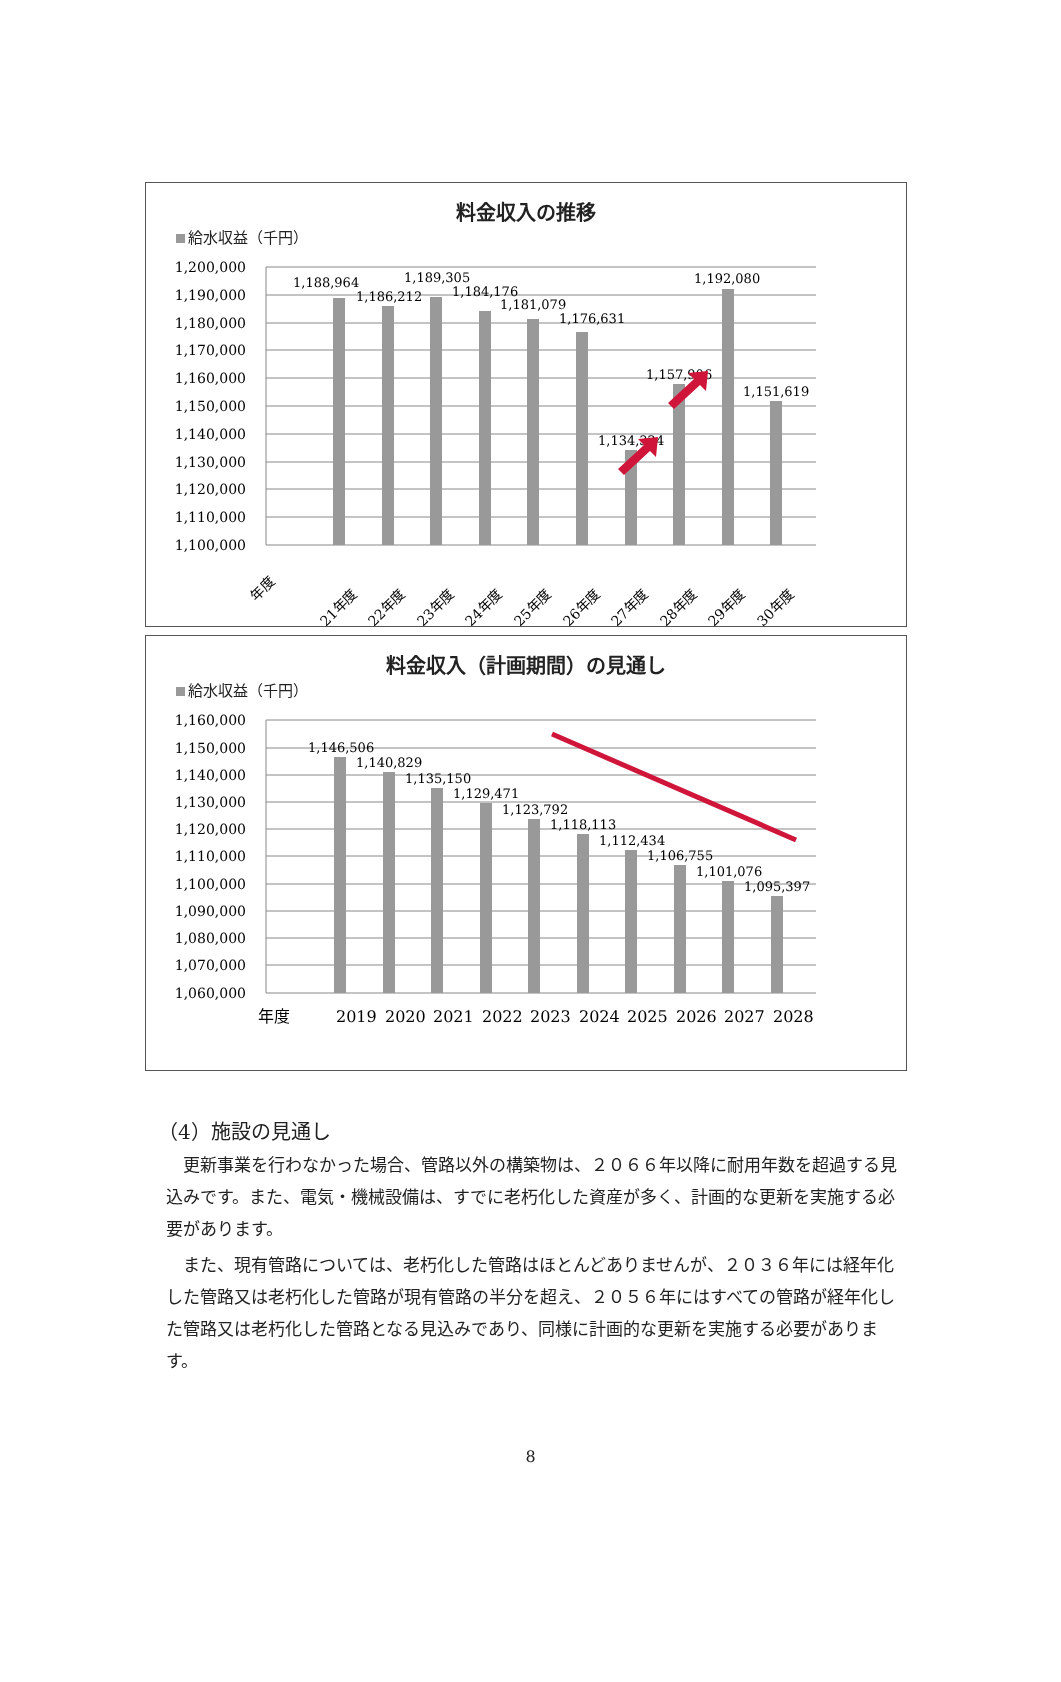料金収入の推移
給水収益（千円）
1,200,000
1,190,000
1,180,000
1,170,000
1,160,000
1,150,000
1,140,000
1,130,000
1,120,000
1,110,000
1,100,000
1,188,964
1,186,212
1,189,305
1,184,176
1,181,079
1,176,631
1,134,324
1,157,906
1,192,080
1,151,619
年度
21年度
22年度
23年度
24年度
25年度
26年度
27年度
28年度
29年度
30年度
料金収入（計画期間）の見通し
給水収益（千円）
1,160,000
1,150,000
1,140,000
1,130,000
1,120,000
1,110,000
1,100,000
1,090,000
1,080,000
1,070,000
1,060,000
1,146,506
1,140,829
1,135,150
1,129,471
1,123,792
1,118,113
1,112,434
1,106,755
1,101,076
1,095,397
年度
2019
2020
2021
2022
2023
2024
2025
2026
2027
2028
（4）施設の見通し
更新事業を行わなかった場合、管路以外の構築物は、２０６６年以降に耐用年数を超過する見込みです。また、電気・機械設備は、すでに老朽化した資産が多く、計画的な更新を実施する必要があります。
また、現有管路については、老朽化した管路はほとんどありませんが、２０３６年には経年化した管路又は老朽化した管路が現有管路の半分を超え、２０５６年にはすべての管路が経年化した管路又は老朽化した管路となる見込みであり、同様に計画的な更新を実施する必要があります。
8